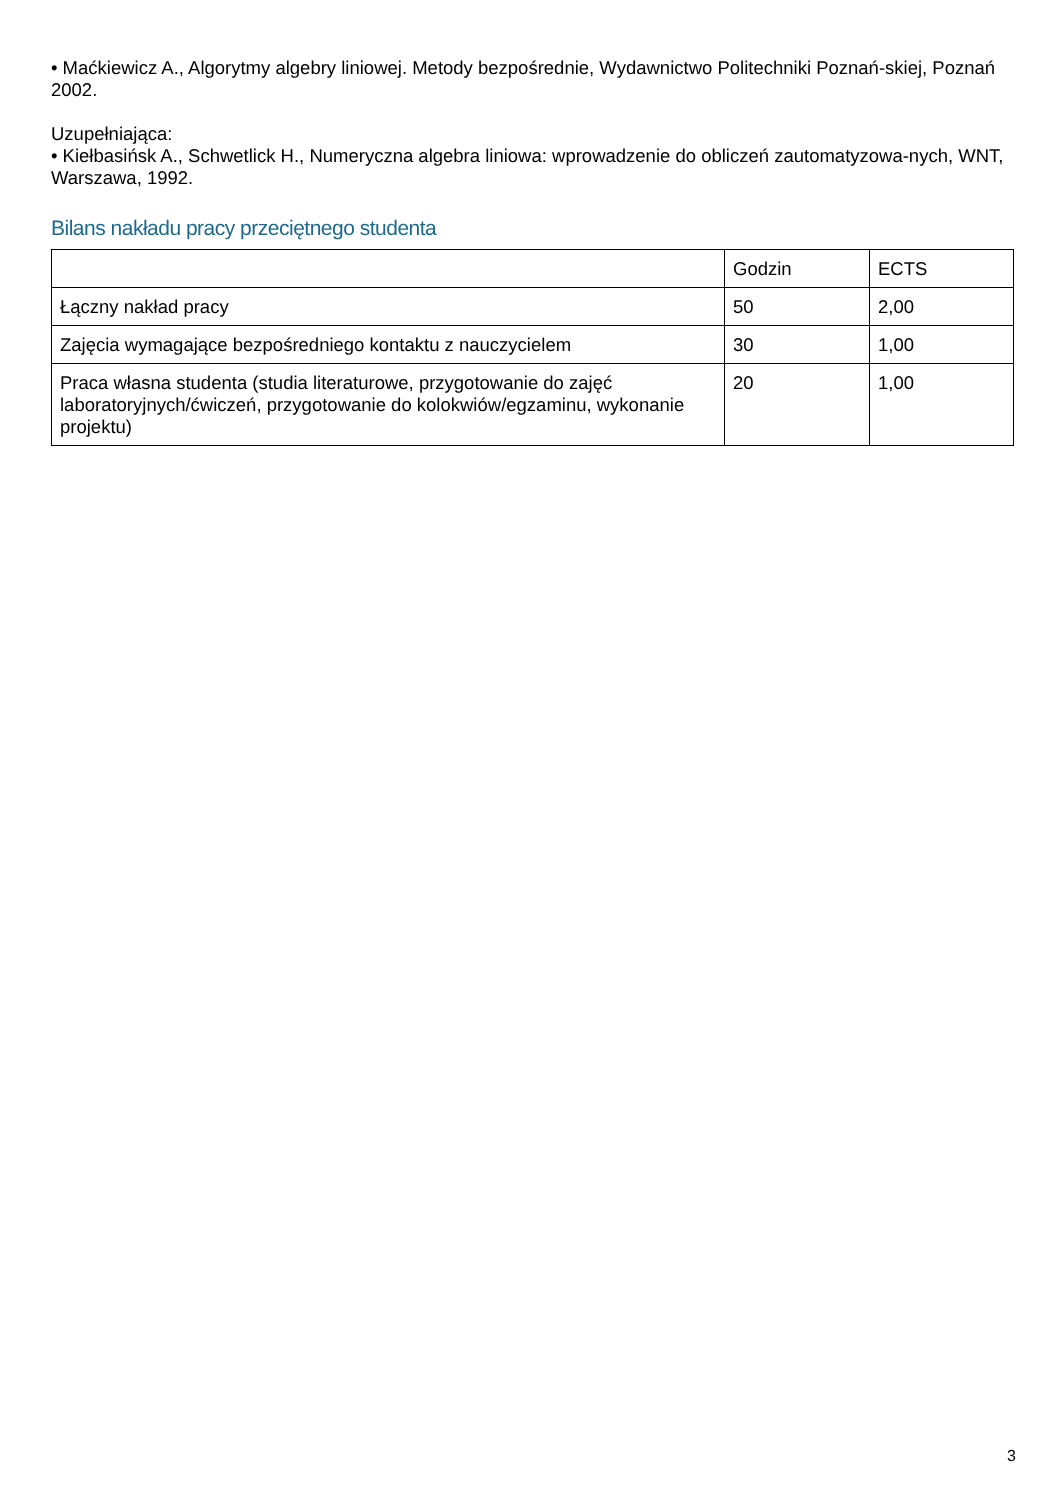• Maćkiewicz A., Algorytmy algebry liniowej. Metody bezpośrednie, Wydawnictwo Politechniki Poznań-skiej, Poznań 2002.
Uzupełniająca:
• Kiełbasińsk A., Schwetlick H., Numeryczna algebra liniowa: wprowadzenie do obliczeń zautomatyzowa-nych, WNT, Warszawa, 1992.
Bilans nakładu pracy przeciętnego studenta
| | Godzin | ECTS |
| Łączny nakład pracy | 50 | 2,00 |
| Zajęcia wymagające bezpośredniego kontaktu z nauczycielem | 30 | 1,00 |
| Praca własna studenta (studia literaturowe, przygotowanie do zajęć laboratoryjnych/ćwiczeń, przygotowanie do kolokwiów/egzaminu, wykonanie projektu) | 20 | 1,00 |
3